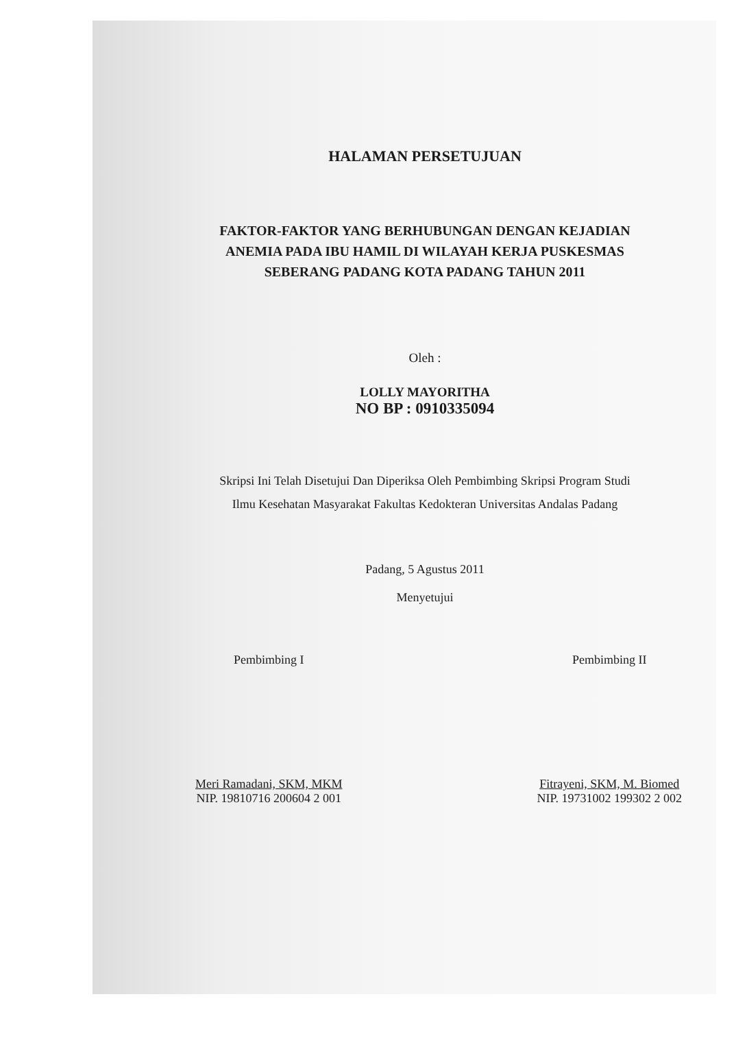HALAMAN PERSETUJUAN
FAKTOR-FAKTOR YANG BERHUBUNGAN DENGAN KEJADIAN
ANEMIA PADA IBU HAMIL DI WILAYAH KERJA PUSKESMAS
SEBERANG PADANG KOTA PADANG TAHUN 2011
Oleh :
LOLLY MAYORITHA
NO BP : 0910335094
Skripsi Ini Telah Disetujui Dan Diperiksa Oleh Pembimbing Skripsi Program Studi
Ilmu Kesehatan Masyarakat Fakultas Kedokteran Universitas Andalas Padang
Padang, 5 Agustus 2011
Menyetujui
Pembimbing I
Meri Ramadani, SKM, MKM
NIP. 19810716 200604 2 001
Pembimbing II
Fitrayeni, SKM, M. Biomed
NIP. 19731002 199302 2 002